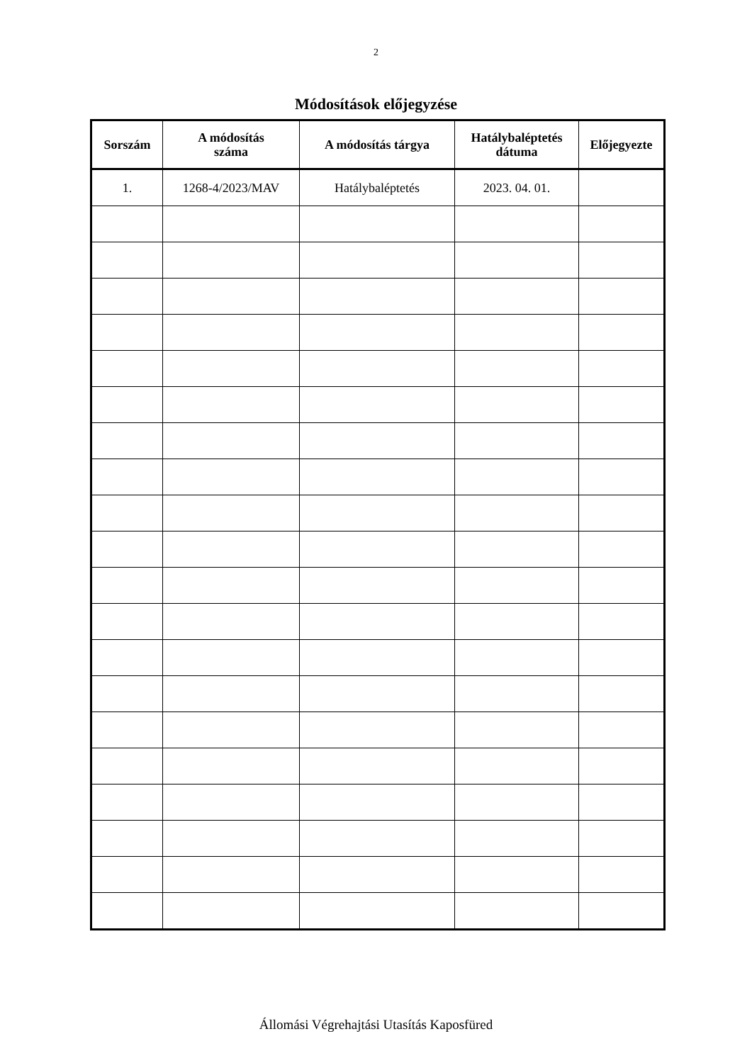2
Módosítások előjegyzése
| Sorszám | A módosítás száma | A módosítás tárgya | Hatálybaléptetés dátuma | Előjegyezte |
| --- | --- | --- | --- | --- |
| 1. | 1268-4/2023/MAV | Hatálybaléptetés | 2023. 04. 01. | |
Állomási Végrehajtási Utasítás Kaposfüred